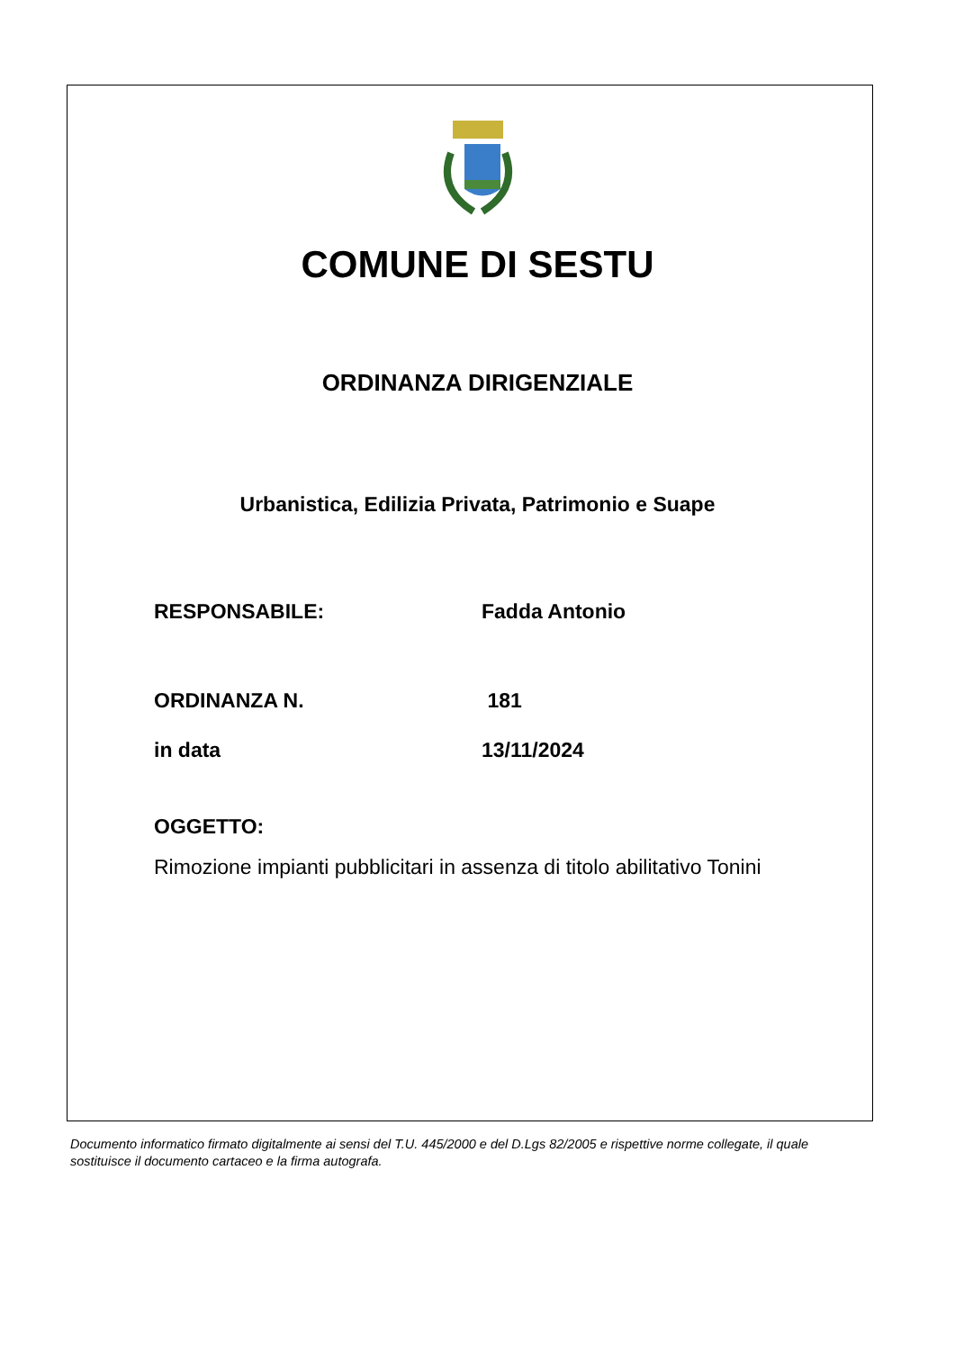COMUNE DI SESTU
ORDINANZA DIRIGENZIALE
Urbanistica, Edilizia Privata, Patrimonio e Suape
RESPONSABILE: Fadda Antonio
ORDINANZA N. 181
in data 13/11/2024
OGGETTO:
Rimozione impianti pubblicitari in assenza di titolo abilitativo Tonini
Documento informatico firmato digitalmente ai sensi del T.U. 445/2000 e del D.Lgs 82/2005 e rispettive norme collegate, il quale sostituisce il documento cartaceo e la firma autografa.